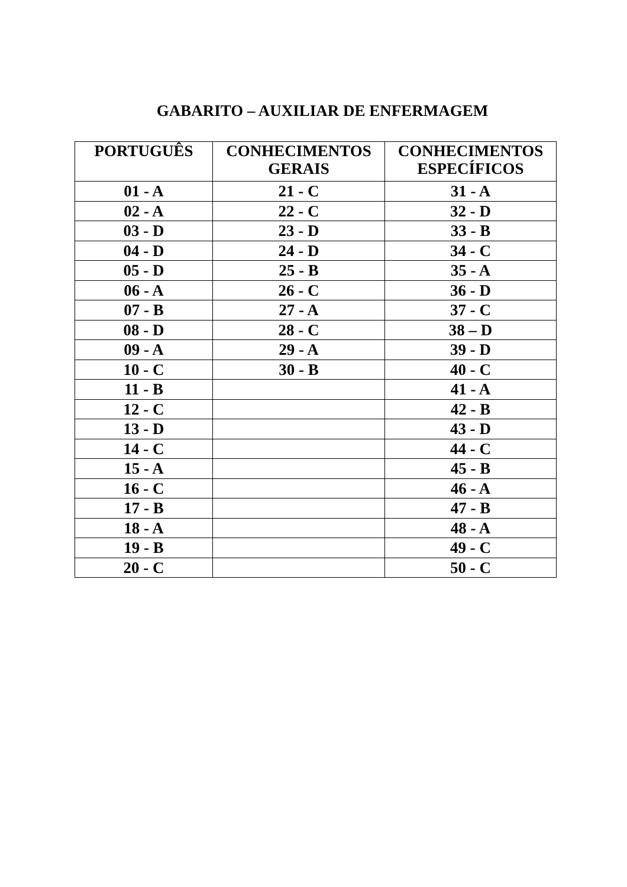GABARITO – AUXILIAR DE ENFERMAGEM
| PORTUGUÊS | CONHECIMENTOS GERAIS | CONHECIMENTOS ESPECÍFICOS |
| --- | --- | --- |
| 01 - A | 21 - C | 31 - A |
| 02 - A | 22 - C | 32 - D |
| 03 - D | 23 - D | 33 - B |
| 04 - D | 24 - D | 34 - C |
| 05 - D | 25 - B | 35 - A |
| 06 - A | 26 - C | 36 - D |
| 07 - B | 27 - A | 37 - C |
| 08 - D | 28 - C | 38 – D |
| 09 - A | 29 - A | 39 - D |
| 10 - C | 30 - B | 40 - C |
| 11 - B | | 41 - A |
| 12 - C | | 42 - B |
| 13 - D | | 43 - D |
| 14 - C | | 44 - C |
| 15 - A | | 45 - B |
| 16 - C | | 46 - A |
| 17 - B | | 47 - B |
| 18 - A | | 48 - A |
| 19 - B | | 49 - C |
| 20 - C | | 50 - C |